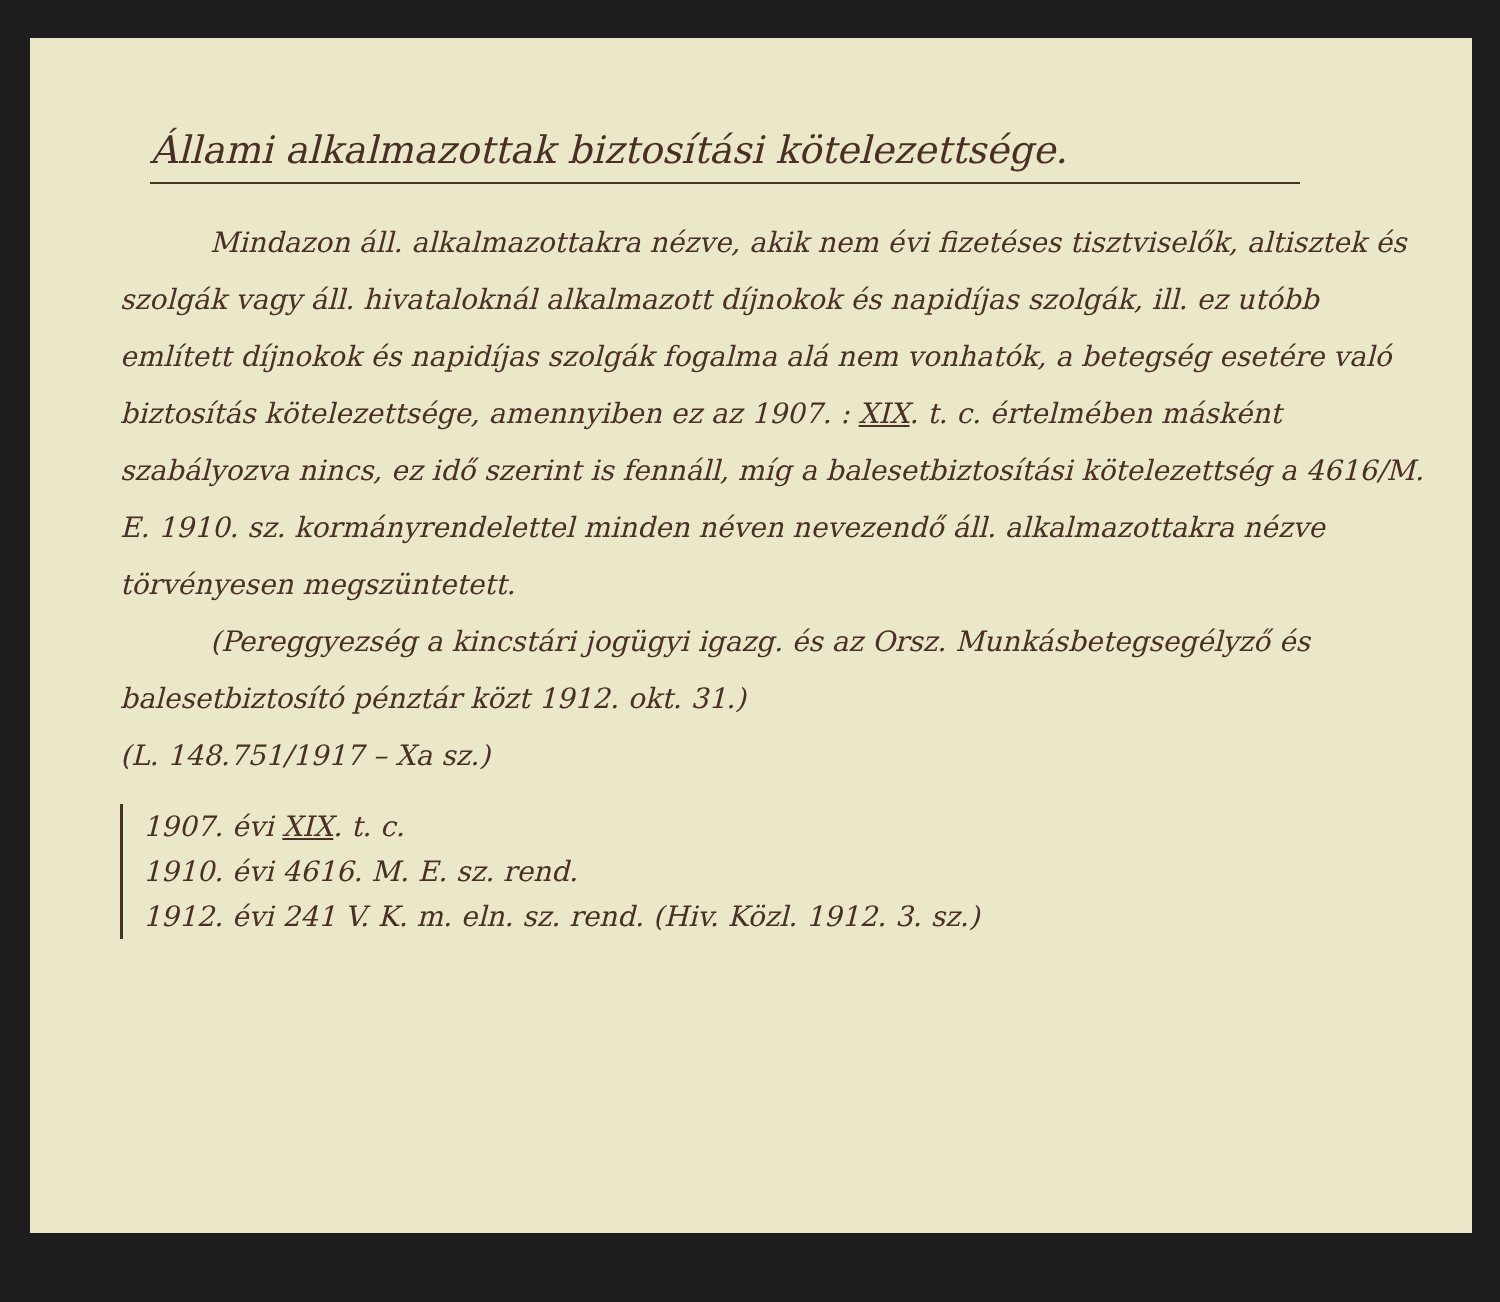Állami alkalmazottak biztosítási kötelezettsége.
Mindazon áll. alkalmazottakra nézve, akik nem évi fizetéses tisztviselők, altisztek és szolgák vagy áll. hivataloknál alkalmazott díjnokok és napidíjas szolgák, ill. ez utóbb említett díjnokok és napidíjas szolgák fogalma alá nem vonhatók, a betegség esetére való biztosítás kötelezettsége, amennyiben ez az 1907. : XIX. t. c. értelmében másként szabályozva nincs, ez idő szerint is fennáll, míg a balesetbiztosítási kötelezettség a 4616/M. E. 1910. sz. kormányrendelettel minden néven nevezendő áll. alkalmazottakra nézve törvényesen megszüntetett.
(Pereggyezség a kincstári jogügyi igazg. és az Orsz. Munkásbetegsegélyző és balesetbiztosító pénztár közt 1912. okt. 31.)
(L. 148.751/1917 – Xa sz.)
1907. évi XIX. t. c.
1910. évi 4616. M. E. sz. rend.
1912. évi 241 V. K. m. eln. sz. rend. (Hiv. Közl. 1912. 3. sz.)